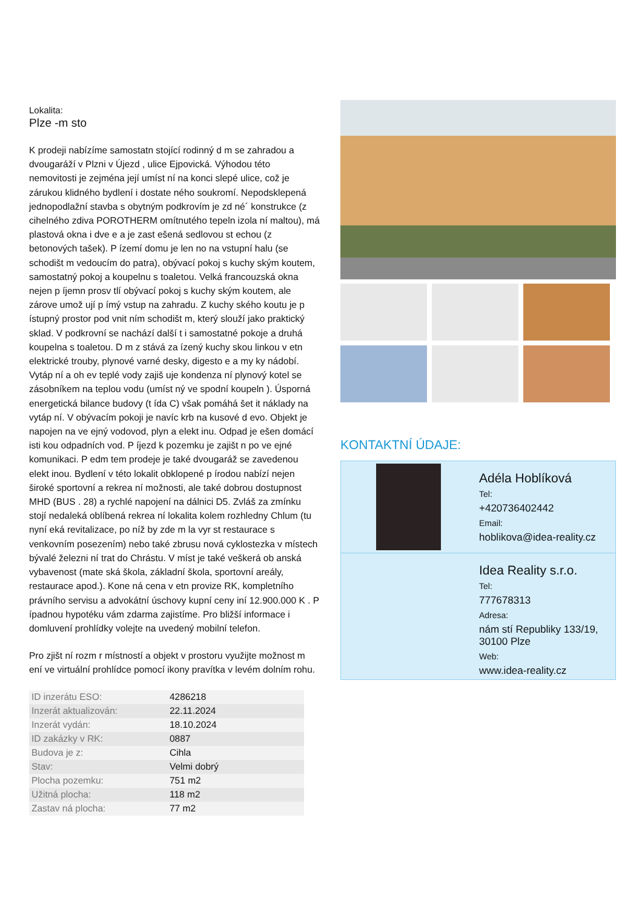Lokalita:
Plze -m sto
K prodeji nabízíme samostatn stojící rodinný d m se zahradou a dvougaráží v Plzni v Újezd , ulice Ejpovická. Výhodou této nemovitosti je zejména její umíst ní na konci slepé ulice, což je zárukou klidného bydlení i dostate ného soukromí. Nepodsklepená jednopodlažní stavba s obytným podkrovím je zd né´ konstrukce (z cihelného zdiva POROTHERM omítnutého tepeln izola ní maltou), má plastová okna i dve e a je zast ešená sedlovou st echou (z betonových tašek). P ízemí domu je len no na vstupní halu (se schodišt m vedoucím do patra), obývací pokoj s kuchy ským koutem, samostatný pokoj a koupelnu s toaletou. Velká francouzská okna nejen p íjemn prosv tlí obývací pokoj s kuchy ským koutem, ale zárove umož ují p ímý vstup na zahradu. Z kuchy ského koutu je p ístupný prostor pod vnit ním schodišt m, který slouží jako praktický sklad. V podkrovní se nachází další t i samostatné pokoje a druhá koupelna s toaletou. D m z stává za ízený kuchy skou linkou v etn elektrické trouby, plynové varné desky, digesto e a my ky nádobí. Vytáp ní a oh ev teplé vody zajiš uje kondenza ní plynový kotel se zásobníkem na teplou vodu (umíst ný ve spodní koupeln ). Úsporná energetická bilance budovy (t ída C) však pomáhá šet it náklady na vytáp ní. V obývacím pokoji je navíc krb na kusové d evo. Objekt je napojen na ve ejný vodovod, plyn a elekt inu. Odpad je ešen domácí isti kou odpadních vod. P íjezd k pozemku je zajišt n po ve ejné komunikaci. P edm tem prodeje je také dvougaráž se zavedenou elekt inou. Bydlení v této lokalit obklopené p írodou nabízí nejen široké sportovní a rekrea ní možnosti, ale také dobrou dostupnost MHD (BUS . 28) a rychlé napojení na dálnici D5. Zvláš za zmínku stojí nedaleká oblíbená rekrea ní lokalita kolem rozhledny Chlum (tu nyní eká revitalizace, po níž by zde m la vyr st restaurace s venkovním posezením) nebo také zbrusu nová cyklostezka v místech bývalé železni ní trat do Chrástu. V míst je také veškerá ob anská vybavenost (mate ská škola, základní škola, sportovní areály, restaurace apod.). Kone ná cena v etn provize RK, kompletního právního servisu a advokátní úschovy kupní ceny iní 12.900.000 K . P ípadnou hypotéku vám zdarma zajistíme. Pro bližší informace i domluvení prohlídky volejte na uvedený mobilní telefon.
Pro zjišt ní rozm r místností a objekt v prostoru využijte možnost m ení ve virtuální prohlídce pomocí ikony pravítka v levém dolním rohu.
| ID inzerátu ESO: | 4286218 |
| Inzerát aktualizován: | 22.11.2024 |
| Inzerát vydán: | 18.10.2024 |
| ID zakázky v RK: | 0887 |
| Budova je z: | Cihla |
| Stav: | Velmi dobrý |
| Plocha pozemku: | 751 m2 |
| Užitná plocha: | 118 m2 |
| Zastav ná plocha: | 77 m2 |
KONTAKTNÍ ÚDAJE:
Adéla Hoblíková
Tel:
+420736402442
Email:
hoblikova@idea-reality.cz
Idea Reality s.r.o.
Tel:
777678313
Adresa:
nám stí Republiky 133/19, 30100 Plze
Web:
www.idea-reality.cz